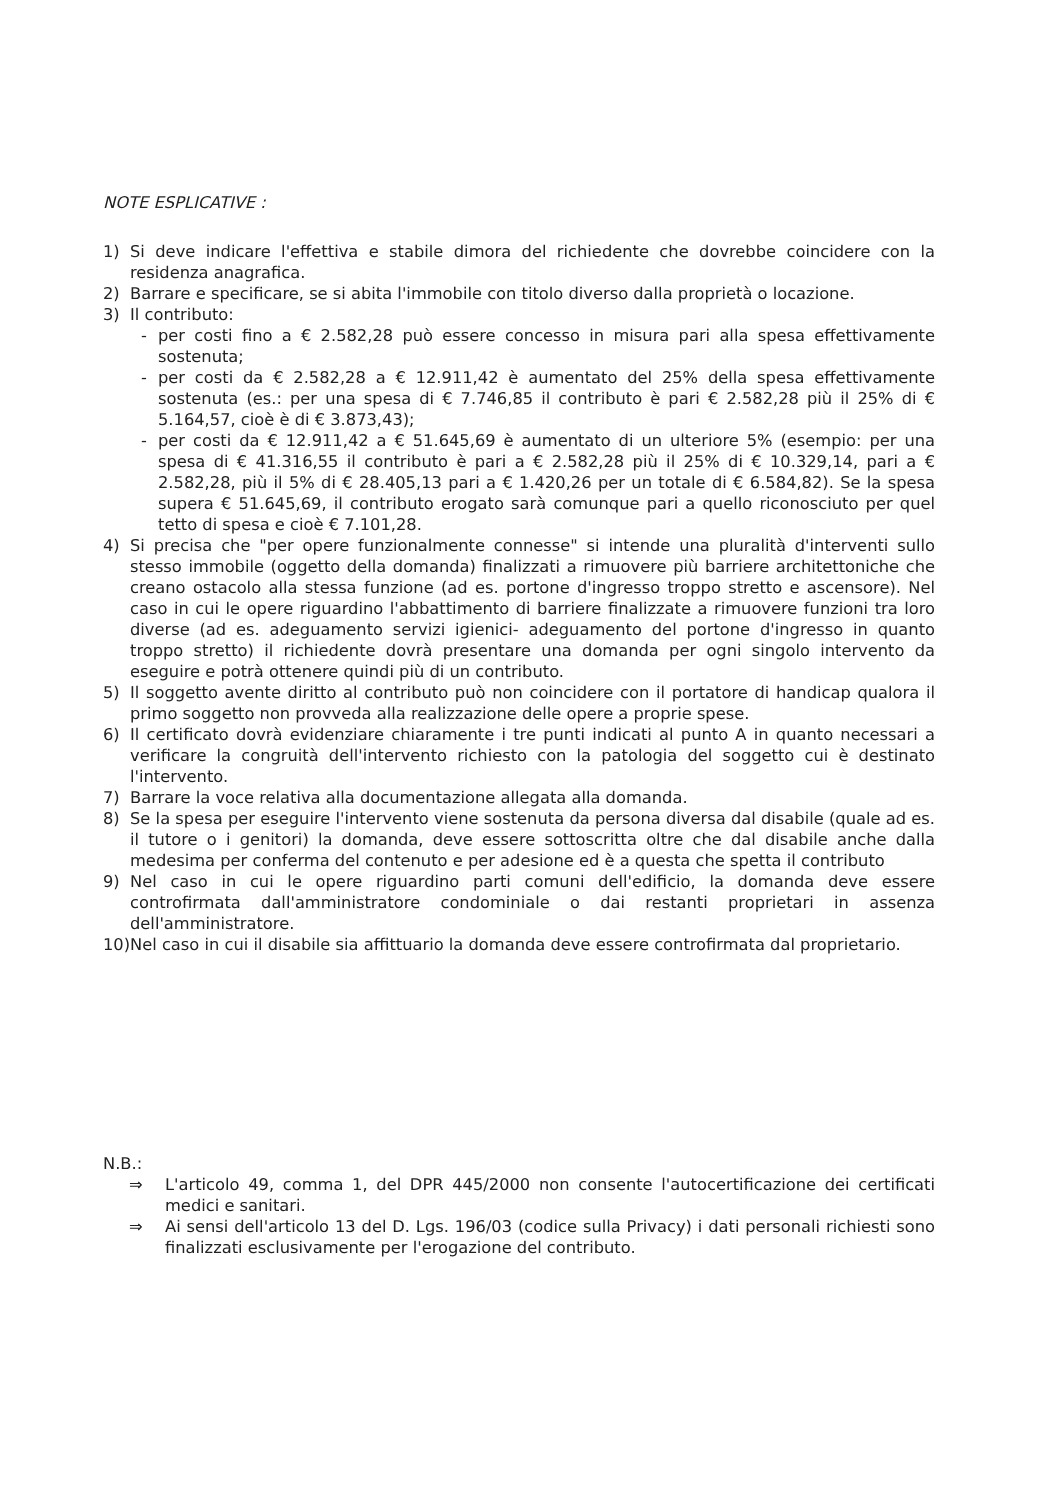NOTE ESPLICATIVE :
1) Si deve indicare l'effettiva e stabile dimora del richiedente che dovrebbe coincidere con la residenza anagrafica.
2) Barrare e specificare, se si abita l'immobile con titolo diverso dalla proprietà o locazione.
3) Il contributo:
- per costi fino a € 2.582,28 può essere concesso in misura pari alla spesa effettivamente sostenuta;
- per costi da € 2.582,28 a € 12.911,42 è aumentato del 25% della spesa effettivamente sostenuta (es.: per una spesa di € 7.746,85 il contributo è pari € 2.582,28 più il 25% di € 5.164,57, cioè è di € 3.873,43);
- per costi da € 12.911,42 a € 51.645,69 è aumentato di un ulteriore 5% (esempio: per una spesa di € 41.316,55 il contributo è pari a € 2.582,28 più il 25% di € 10.329,14, pari a € 2.582,28, più il 5% di € 28.405,13 pari a € 1.420,26 per un totale di € 6.584,82). Se la spesa supera € 51.645,69, il contributo erogato sarà comunque pari a quello riconosciuto per quel tetto di spesa e cioè € 7.101,28.
4) Si precisa che "per opere funzionalmente connesse" si intende una pluralità d'interventi sullo stesso immobile (oggetto della domanda) finalizzati a rimuovere più barriere architettoniche che creano ostacolo alla stessa funzione (ad es. portone d'ingresso troppo stretto e ascensore). Nel caso in cui le opere riguardino l'abbattimento di barriere finalizzate a rimuovere funzioni tra loro diverse (ad es. adeguamento servizi igienici- adeguamento del portone d'ingresso in quanto troppo stretto) il richiedente dovrà presentare una domanda per ogni singolo intervento da eseguire e potrà ottenere quindi più di un contributo.
5) Il soggetto avente diritto al contributo può non coincidere con il portatore di handicap qualora il primo soggetto non provveda alla realizzazione delle opere a proprie spese.
6) Il certificato dovrà evidenziare chiaramente i tre punti indicati al punto A in quanto necessari a verificare la congruità dell'intervento richiesto con la patologia del soggetto cui è destinato l'intervento.
7) Barrare la voce relativa alla documentazione allegata alla domanda.
8) Se la spesa per eseguire l'intervento viene sostenuta da persona diversa dal disabile (quale ad es. il tutore o i genitori) la domanda, deve essere sottoscritta oltre che dal disabile anche dalla medesima per conferma del contenuto e per adesione ed è a questa che spetta il contributo
9) Nel caso in cui le opere riguardino parti comuni dell'edificio, la domanda deve essere controfirmata dall'amministratore condominiale o dai restanti proprietari in assenza dell'amministratore.
10)
Nel caso in cui il disabile sia affittuario la domanda deve essere controfirmata dal proprietario.
N.B.:
⇒ L'articolo 49, comma 1, del DPR 445/2000 non consente l'autocertificazione dei certificati medici e sanitari.
⇒ Ai sensi dell'articolo 13 del D. Lgs. 196/03 (codice sulla Privacy) i dati personali richiesti sono finalizzati esclusivamente per l'erogazione del contributo.